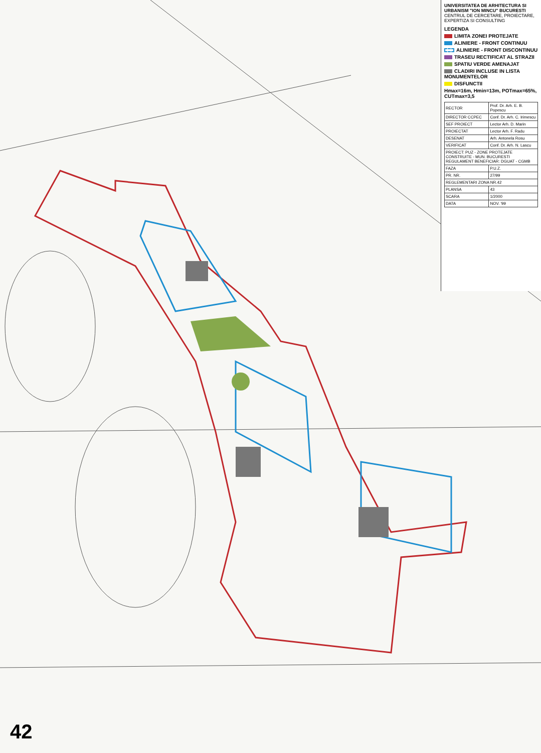UNIVERSITATEA DE ARHITECTURA SI URBANISM "ION MINCU" BUCURESTI
CENTRUL DE CERCETARE, PROIECTARE, EXPERTIZA SI CONSULTING
LEGENDA
LIMITA ZONEI PROTEJATE
ALINIERE - FRONT CONTINUU
ALINIERE - FRONT DISCONTINUU
TRASEU RECTIFICAT AL STRAZII
SPATIU VERDE AMENAJAT
CLADIRI INCLUSE IN LISTA MONUMENTELOR
DISFUNCTII
Hmax=16m, Hmin=13m, POTmax=65%, CUTmax=3,5
| RECTOR | Prof. Dr. Arh. E. B. Popescu |
| DIRECTOR CCPEC | Conf. Dr. Arh. C. Irimescu |
| SEF PROIECT | Lector Arh. D. Marin |
| PROIECTAT | Lector Arh. F. Radu |
| DESENAT | Arh. Antonela Rosu |
| VERIFICAT | Conf. Dr. Arh. N. Lascu |
| PROIECT: PUZ - ZONE PROTEJATE CONSTRUITE - MUN. BUCURESTI REGULAMENT BENEFICIAR: DGUAT - CGMB | |
| FAZA | P.U.Z. |
| PR. NR. | 27/99 |
| REGLEMENTARI ZONA NR.42 | |
| PLANSA | 43 |
| SCARA | 1/2000 |
| DATA | NOV. '99 |
42